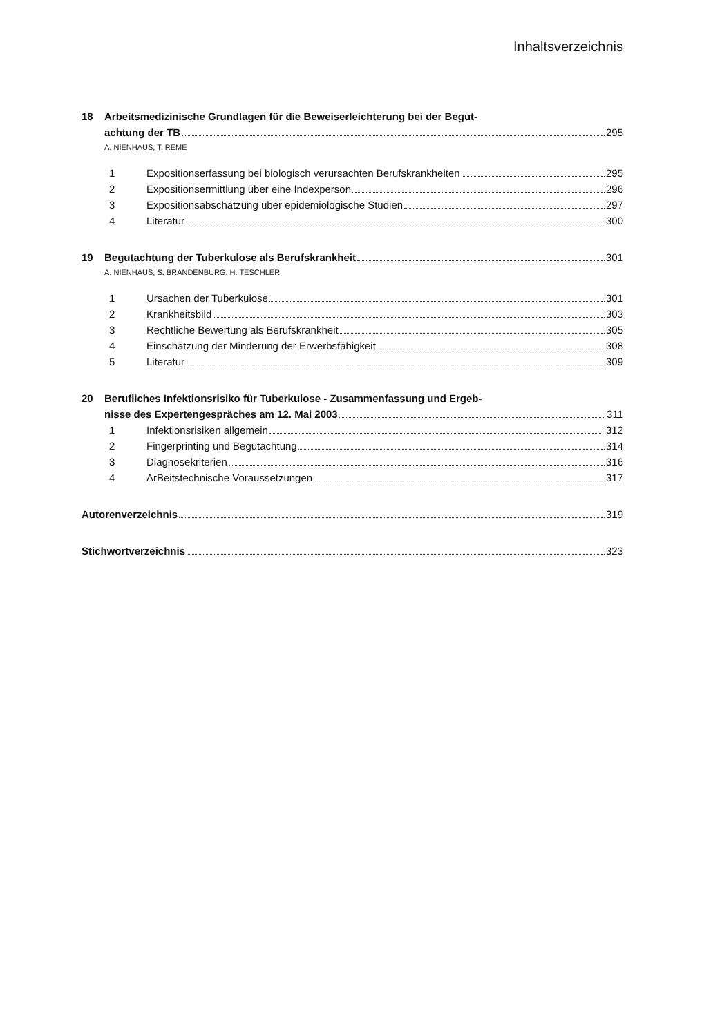Inhaltsverzeichnis
18 Arbeitsmedizinische Grundlagen für die Beweiserleichterung bei der Begut-
achtung der TB 295
A. NIENHAUS, T. REME
1 Expositionserfassung bei biologisch verursachten Berufskrankheiten 295
2 Expositionsermittlung über eine Indexperson 296
3 Expositionsabschätzung über epidemiologische Studien 297
4 Literatur 300
19 Begutachtung der Tuberkulose als Berufskrankheit 301
A. NIENHAUS, S. BRANDENBURG, H. TESCHLER
1 Ursachen der Tuberkulose 301
2 Krankheitsbild 303
3 Rechtliche Bewertung als Berufskrankheit 305
4 Einschätzung der Minderung der Erwerbsfähigkeit 308
5 Literatur 309
20 Berufliches Infektionsrisiko für Tuberkulose - Zusammenfassung und Ergeb-
nisse des Expertengespräches am 12. Mai 2003 311
1 Infektionsrisiken allgemein '312
2 Fingerprinting und Begutachtung 314
3 Diagnosekriterien 316
4 ArBeitstechnische Voraussetzungen 317
Autorenverzeichnis 319
Stichwortverzeichnis 323